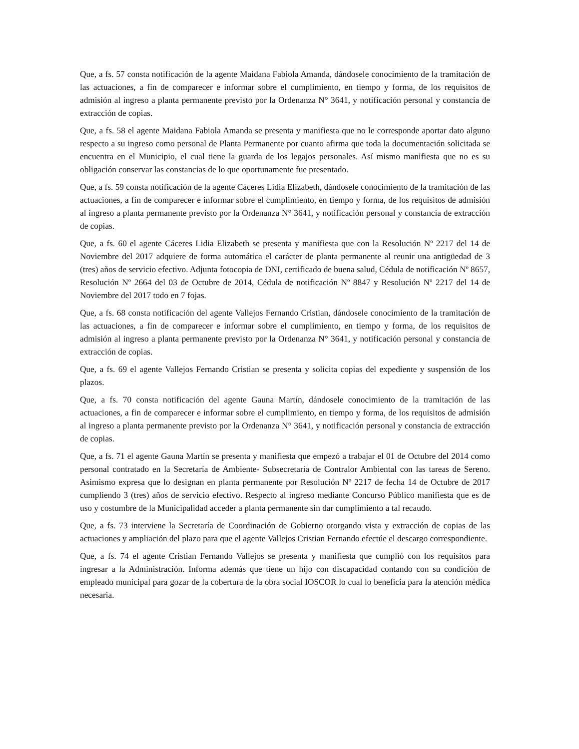Que, a fs. 57 consta notificación de la agente Maidana Fabiola Amanda, dándosele conocimiento de la tramitación de las actuaciones, a fin de comparecer e informar sobre el cumplimiento, en tiempo y forma, de los requisitos de admisión al ingreso a planta permanente previsto por la Ordenanza N° 3641, y notificación personal y constancia de extracción de copias.
Que, a fs. 58 el agente Maidana Fabiola Amanda se presenta y manifiesta que no le corresponde aportar dato alguno respecto a su ingreso como personal de Planta Permanente por cuanto afirma que toda la documentación solicitada se encuentra en el Municipio, el cual tiene la guarda de los legajos personales. Así mismo manifiesta que no es su obligación conservar las constancias de lo que oportunamente fue presentado.
Que, a fs. 59 consta notificación de la agente Cáceres Lidia Elizabeth, dándosele conocimiento de la tramitación de las actuaciones, a fin de comparecer e informar sobre el cumplimiento, en tiempo y forma, de los requisitos de admisión al ingreso a planta permanente previsto por la Ordenanza N° 3641, y notificación personal y constancia de extracción de copias.
Que, a fs. 60 el agente Cáceres Lidia Elizabeth se presenta y manifiesta que con la Resolución Nº 2217 del 14 de Noviembre del 2017 adquiere de forma automática el carácter de planta permanente al reunir una antigüedad de 3 (tres) años de servicio efectivo. Adjunta fotocopia de DNI, certificado de buena salud, Cédula de notificación Nº 8657, Resolución Nº 2664 del 03 de Octubre de 2014, Cédula de notificación Nº 8847 y Resolución Nº 2217 del 14 de Noviembre del 2017 todo en 7 fojas.
Que, a fs. 68 consta notificación del agente Vallejos Fernando Cristian, dándosele conocimiento de la tramitación de las actuaciones, a fin de comparecer e informar sobre el cumplimiento, en tiempo y forma, de los requisitos de admisión al ingreso a planta permanente previsto por la Ordenanza N° 3641, y notificación personal y constancia de extracción de copias.
Que, a fs. 69 el agente Vallejos Fernando Cristian se presenta y solicita copias del expediente y suspensión de los plazos.
Que, a fs. 70 consta notificación del agente Gauna Martín, dándosele conocimiento de la tramitación de las actuaciones, a fin de comparecer e informar sobre el cumplimiento, en tiempo y forma, de los requisitos de admisión al ingreso a planta permanente previsto por la Ordenanza N° 3641, y notificación personal y constancia de extracción de copias.
Que, a fs. 71 el agente Gauna Martín se presenta y manifiesta que empezó a trabajar el 01 de Octubre del 2014 como personal contratado en la Secretaría de Ambiente- Subsecretaría de Contralor Ambiental con las tareas de Sereno. Asimismo expresa que lo designan en planta permanente por Resolución Nº 2217 de fecha 14 de Octubre de 2017 cumpliendo 3 (tres) años de servicio efectivo. Respecto al ingreso mediante Concurso Público manifiesta que es de uso y costumbre de la Municipalidad acceder a planta permanente sin dar cumplimiento a tal recaudo.
Que, a fs. 73 interviene la Secretaría de Coordinación de Gobierno otorgando vista y extracción de copias de las actuaciones y ampliación del plazo para que el agente Vallejos Cristian Fernando efectúe el descargo correspondiente.
Que, a fs. 74 el agente Cristian Fernando Vallejos se presenta y manifiesta que cumplió con los requisitos para ingresar a la Administración. Informa además que tiene un hijo con discapacidad contando con su condición de empleado municipal para gozar de la cobertura de la obra social IOSCOR lo cual lo beneficia para la atención médica necesaria.